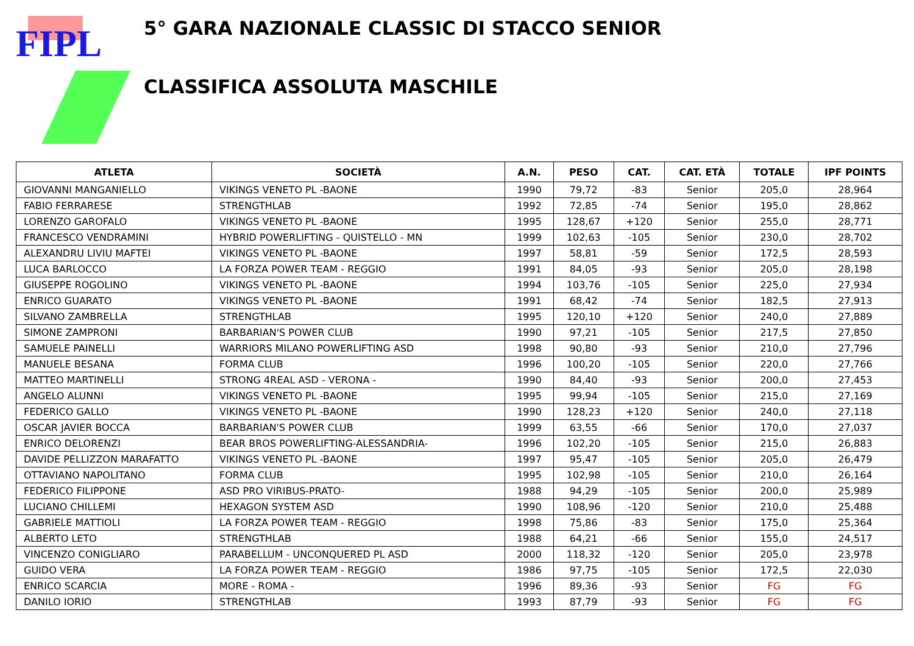FIPL
5° GARA NAZIONALE CLASSIC DI STACCO SENIOR
CLASSIFICA ASSOLUTA MASCHILE
| ATLETA | SOCIETÀ | A.N. | PESO | CAT. | CAT. ETÀ | TOTALE | IPF POINTS |
| --- | --- | --- | --- | --- | --- | --- | --- |
| GIOVANNI MANGANIELLO | VIKINGS VENETO PL -BAONE | 1990 | 79,72 | -83 | Senior | 205,0 | 28,964 |
| FABIO FERRARESE | STRENGTHLAB | 1992 | 72,85 | -74 | Senior | 195,0 | 28,862 |
| LORENZO GAROFALO | VIKINGS VENETO PL -BAONE | 1995 | 128,67 | +120 | Senior | 255,0 | 28,771 |
| FRANCESCO VENDRAMINI | HYBRID POWERLIFTING - QUISTELLO - MN | 1999 | 102,63 | -105 | Senior | 230,0 | 28,702 |
| ALEXANDRU LIVIU MAFTEI | VIKINGS VENETO PL -BAONE | 1997 | 58,81 | -59 | Senior | 172,5 | 28,593 |
| LUCA BARLOCCO | LA FORZA POWER TEAM - REGGIO | 1991 | 84,05 | -93 | Senior | 205,0 | 28,198 |
| GIUSEPPE ROGOLINO | VIKINGS VENETO PL -BAONE | 1994 | 103,76 | -105 | Senior | 225,0 | 27,934 |
| ENRICO GUARATO | VIKINGS VENETO PL -BAONE | 1991 | 68,42 | -74 | Senior | 182,5 | 27,913 |
| SILVANO ZAMBRELLA | STRENGTHLAB | 1995 | 120,10 | +120 | Senior | 240,0 | 27,889 |
| SIMONE ZAMPRONI | BARBARIAN'S POWER CLUB | 1990 | 97,21 | -105 | Senior | 217,5 | 27,850 |
| SAMUELE PAINELLI | WARRIORS MILANO POWERLIFTING ASD | 1998 | 90,80 | -93 | Senior | 210,0 | 27,796 |
| MANUELE BESANA | FORMA CLUB | 1996 | 100,20 | -105 | Senior | 220,0 | 27,766 |
| MATTEO MARTINELLI | STRONG 4REAL ASD - VERONA - | 1990 | 84,40 | -93 | Senior | 200,0 | 27,453 |
| ANGELO ALUNNI | VIKINGS VENETO PL -BAONE | 1995 | 99,94 | -105 | Senior | 215,0 | 27,169 |
| FEDERICO GALLO | VIKINGS VENETO PL -BAONE | 1990 | 128,23 | +120 | Senior | 240,0 | 27,118 |
| OSCAR JAVIER BOCCA | BARBARIAN'S POWER CLUB | 1999 | 63,55 | -66 | Senior | 170,0 | 27,037 |
| ENRICO DELORENZI | BEAR BROS POWERLIFTING-ALESSANDRIA- | 1996 | 102,20 | -105 | Senior | 215,0 | 26,883 |
| DAVIDE PELLIZZON MARAFATTO | VIKINGS VENETO PL -BAONE | 1997 | 95,47 | -105 | Senior | 205,0 | 26,479 |
| OTTAVIANO NAPOLITANO | FORMA CLUB | 1995 | 102,98 | -105 | Senior | 210,0 | 26,164 |
| FEDERICO FILIPPONE | ASD PRO VIRIBUS-PRATO- | 1988 | 94,29 | -105 | Senior | 200,0 | 25,989 |
| LUCIANO CHILLEMI | HEXAGON SYSTEM ASD | 1990 | 108,96 | -120 | Senior | 210,0 | 25,488 |
| GABRIELE MATTIOLI | LA FORZA POWER TEAM - REGGIO | 1998 | 75,86 | -83 | Senior | 175,0 | 25,364 |
| ALBERTO LETO | STRENGTHLAB | 1988 | 64,21 | -66 | Senior | 155,0 | 24,517 |
| VINCENZO CONIGLIARO | PARABELLUM - UNCONQUERED PL ASD | 2000 | 118,32 | -120 | Senior | 205,0 | 23,978 |
| GUIDO VERA | LA FORZA POWER TEAM - REGGIO | 1986 | 97,75 | -105 | Senior | 172,5 | 22,030 |
| ENRICO SCARCIA | MORE - ROMA - | 1996 | 89,36 | -93 | Senior | FG | FG |
| DANILO IORIO | STRENGTHLAB | 1993 | 87,79 | -93 | Senior | FG | FG |